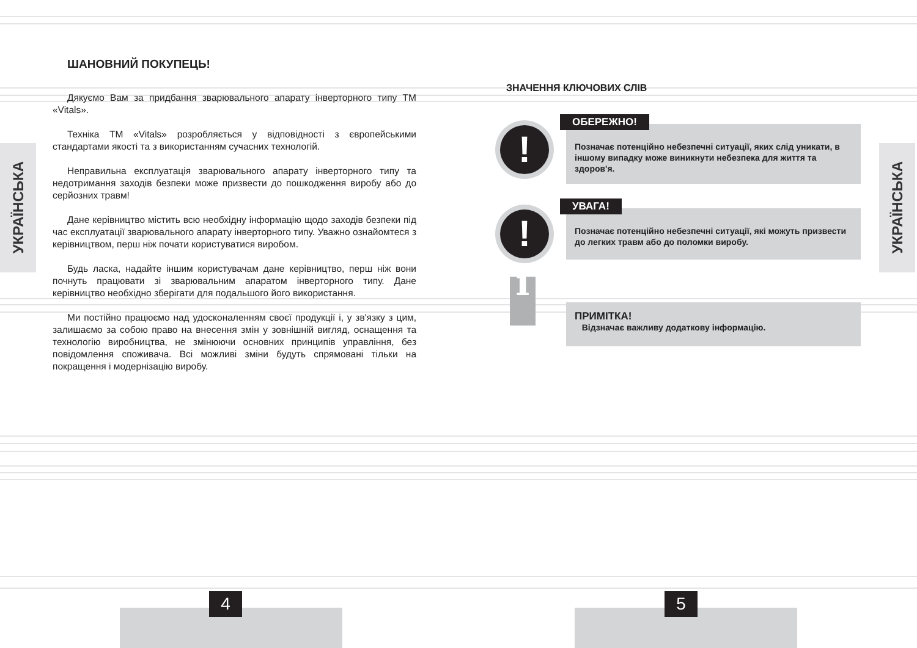УКРАЇНСЬКА
УКРАЇНСЬКА
ШАНОВНИЙ ПОКУПЕЦЬ!
Дякуємо Вам за придбання зварювального апарату інверторного типу ТМ «Vitals».
Техніка ТМ «Vitals» розробляється у відповідності з європейськими стандартами якості та з використанням сучасних технологій.
Неправильна експлуатація зварювального апарату інверторного типу та недотримання заходів безпеки може призвести до пошкодження виробу або до серйозних травм!
Дане керівництво містить всю необхідну інформацію щодо заходів безпеки під час експлуатації зварювального апарату інверторного типу. Уважно ознайомтеся з керівництвом, перш ніж почати користуватися виробом.
Будь ласка, надайте іншим користувачам дане керівництво, перш ніж вони почнуть працювати зі зварювальним апаратом інверторного типу. Дане керівництво необхідно зберігати для подальшого його використання.
Ми постійно працюємо над удосконаленням своєї продукції і, у зв'язку з цим, залишаємо за собою право на внесення змін у зовнішній вигляд, оснащення та технологію виробництва, не змінюючи основних принципів управління, без повідомлення споживача. Всі можливі зміни будуть спрямовані тільки на покращення і модернізацію виробу.
ЗНАЧЕННЯ КЛЮЧОВИХ СЛІВ
! ОБЕРЕЖНО!
Позначає потенційно небезпечні ситуації, яких слід уникати, в іншому випадку може виникнути небезпека для життя та здоров'я.
! УВАГА!
Позначає потенційно небезпечні ситуації, які можуть призвести до легких травм або до поломки виробу.
i
ПРИМІТКА!
Відзначає важливу додаткову інформацію.
4 5